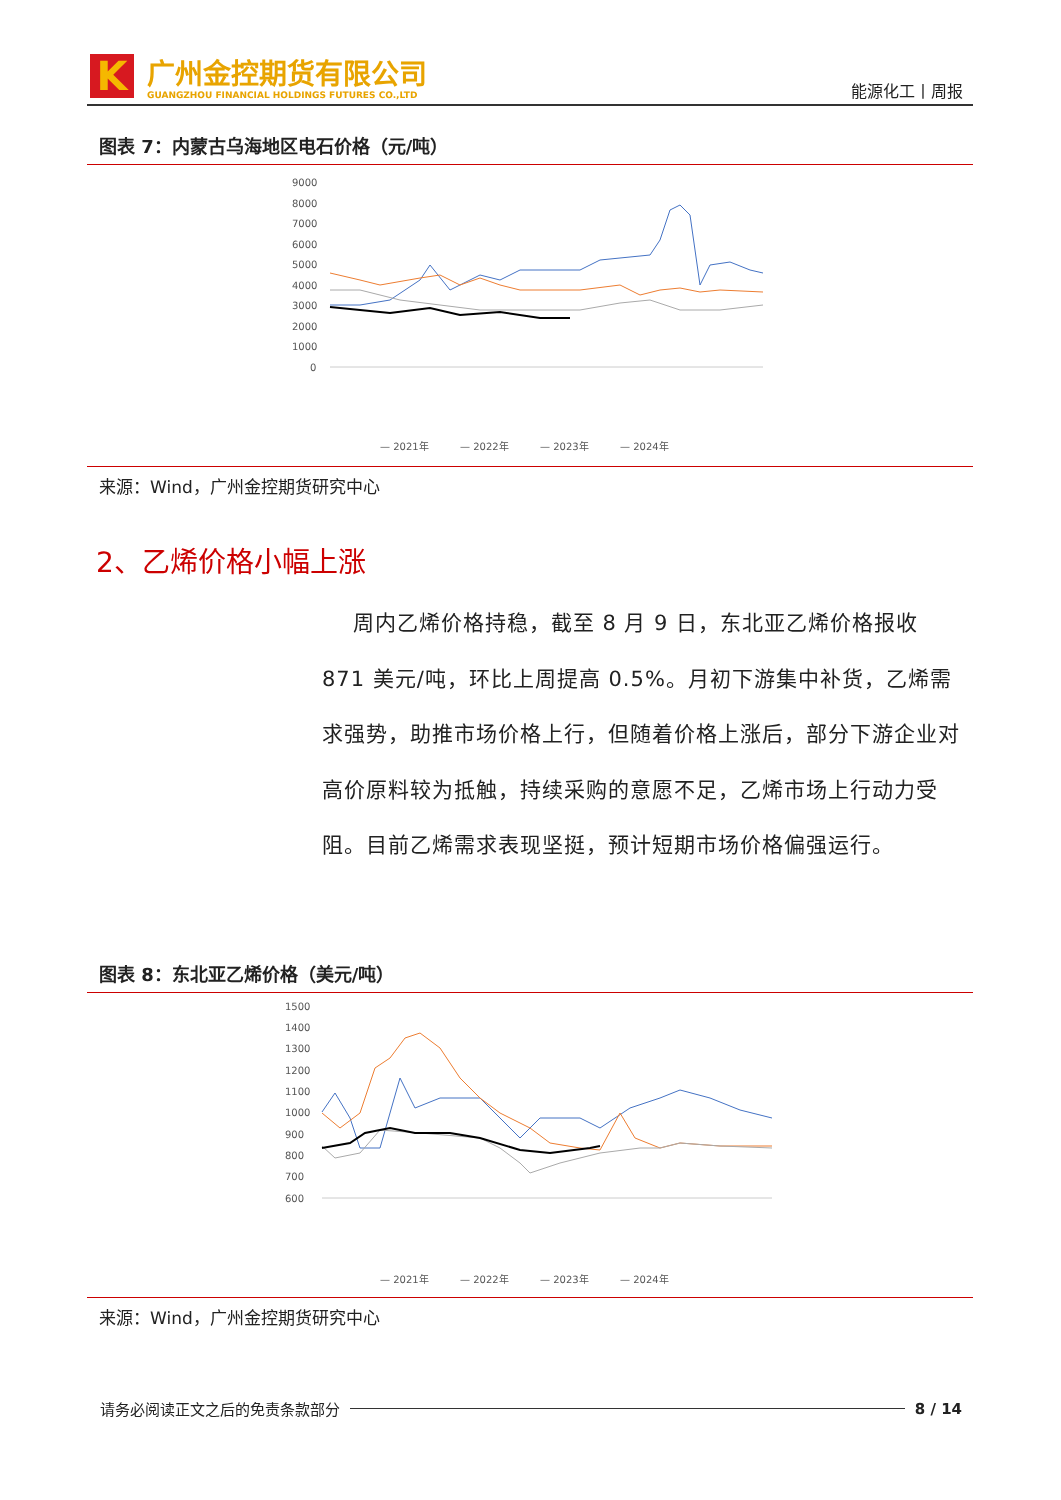K 广州金控期货有限公司
GUANGZHOU FINANCIAL HOLDINGS FUTURES CO.,LTD
能源化工丨周报
图表 7：内蒙古乌海地区电石价格（元/吨）
9000
8000
7000
6000
5000
4000
3000
2000
1000
0
— 2021年
— 2022年
— 2023年
— 2024年
来源：Wind，广州金控期货研究中心
2、乙烯价格小幅上涨
周内乙烯价格持稳，截至 8 月 9 日，东北亚乙烯价格报收 871 美元/吨，环比上周提高 0.5%。月初下游集中补货，乙烯需求强势，助推市场价格上行，但随着价格上涨后，部分下游企业对高价原料较为抵触，持续采购的意愿不足，乙烯市场上行动力受阻。目前乙烯需求表现坚挺，预计短期市场价格偏强运行。
图表 8：东北亚乙烯价格（美元/吨）
1500
1400
1300
1200
1100
1000
900
800
700
600
— 2021年
— 2022年
— 2023年
— 2024年
来源：Wind，广州金控期货研究中心
请务必阅读正文之后的免责条款部分 8 / 14